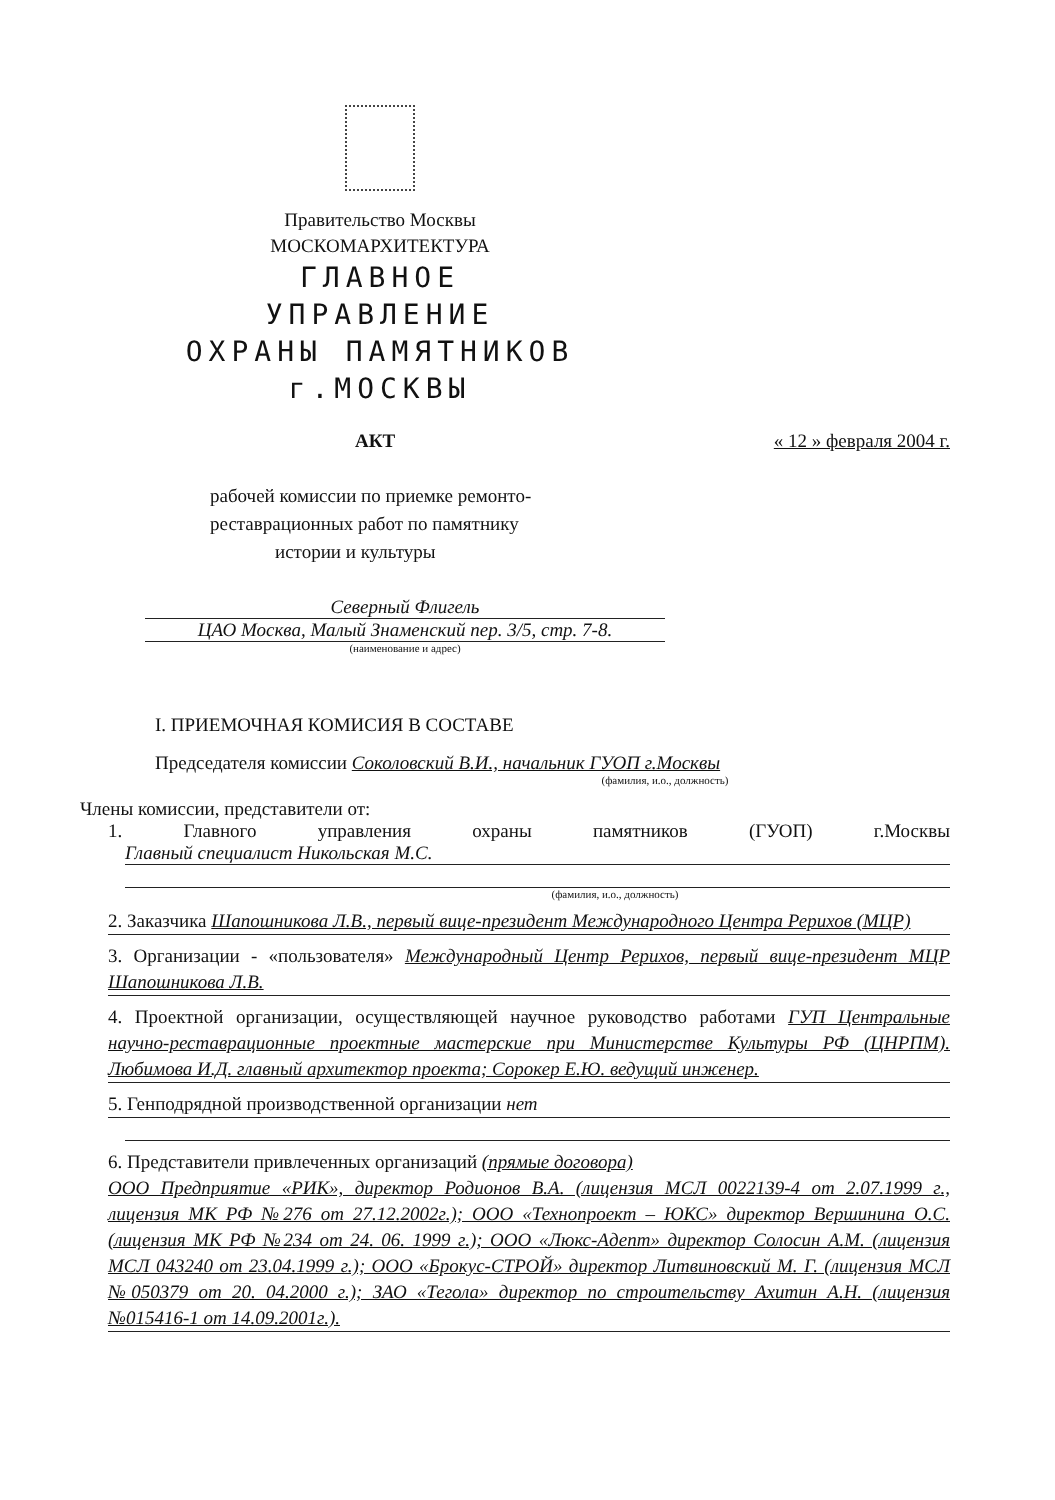Правительство Москвы
МОСКОМАРХИТЕКТУРА
ГЛАВНОЕ
УПРАВЛЕНИЕ
ОХРАНЫ ПАМЯТНИКОВ
г.МОСКВЫ
АКТ « 12 » февраля 2004 г.
рабочей комиссии по приемке ремонто-
реставрационных работ по памятнику
истории и культуры
Северный Флигель
ЦАО Москва, Малый Знаменский пер. 3/5, стр. 7-8.
(наименование и адрес)
I. ПРИЕМОЧНАЯ КОМИСИЯ В СОСТАВЕ
Председателя комиссии Соколовский В.И., начальник ГУОП г.Москвы
(фамилия, и.о., должность)
Члены комиссии, представители от:
1. Главного управления охраны памятников (ГУОП) г.Москвы
Главный специалист Никольская М.С.
(фамилия, и.о., должность)
2. Заказчика Шапошникова Л.В., первый вице-президент Международного Центра Рерихов (МЦР)
3. Организации - «пользователя» Международный Центр Рерихов, первый вице-президент МЦР Шапошникова Л.В.
4. Проектной организации, осуществляющей научное руководство работами ГУП Центральные научно-реставрационные проектные мастерские при Министерстве Культуры РФ (ЦНРПМ). Любимова И.Д. главный архитектор проекта; Сорокер Е.Ю. ведущий инженер.
5. Генподрядной производственной организации нет
6. Представители привлеченных организаций (прямые договора)
ООО Предприятие «РИК», директор Родионов В.А. (лицензия МСЛ 0022139-4 от 2.07.1999 г., лицензия МК РФ №276 от 27.12.2002г.); ООО «Технопроект – ЮКС» директор Вершинина О.С. (лицензия МК РФ №234 от 24. 06. 1999 г.); ООО «Люкс-Адепт» директор Солосин А.М. (лицензия МСЛ 043240 от 23.04.1999 г.); ООО «Брокус-СТРОЙ» директор Литвиновский М. Г. (лицензия МСЛ №050379 от 20. 04.2000 г.); ЗАО «Тегола» директор по строительству Ахитин А.Н. (лицензия №015416-1 от 14.09.2001г.).